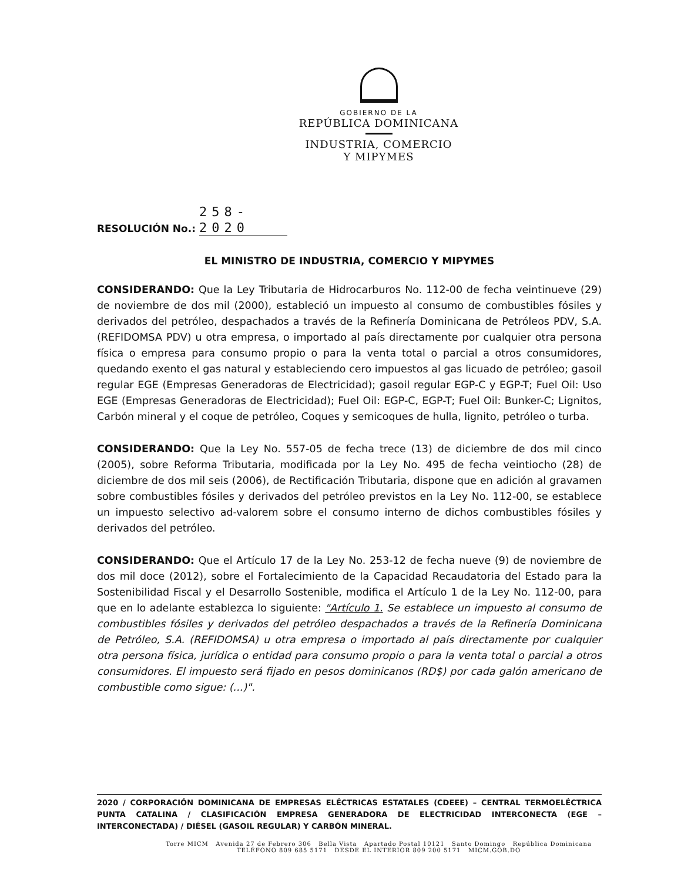GOBIERNO DE LA
REPÚBLICA DOMINICANA
INDUSTRIA, COMERCIO
Y MIPYMES
RESOLUCIÓN No.: 258-2020
EL MINISTRO DE INDUSTRIA, COMERCIO Y MIPYMES
CONSIDERANDO: Que la Ley Tributaria de Hidrocarburos No. 112-00 de fecha veintinueve (29) de noviembre de dos mil (2000), estableció un impuesto al consumo de combustibles fósiles y derivados del petróleo, despachados a través de la Refinería Dominicana de Petróleos PDV, S.A. (REFIDOMSA PDV) u otra empresa, o importado al país directamente por cualquier otra persona física o empresa para consumo propio o para la venta total o parcial a otros consumidores, quedando exento el gas natural y estableciendo cero impuestos al gas licuado de petróleo; gasoil regular EGE (Empresas Generadoras de Electricidad); gasoil regular EGP-C y EGP-T; Fuel Oil: Uso EGE (Empresas Generadoras de Electricidad); Fuel Oil: EGP-C, EGP-T; Fuel Oil: Bunker-C; Lignitos, Carbón mineral y el coque de petróleo, Coques y semicoques de hulla, lignito, petróleo o turba.
CONSIDERANDO: Que la Ley No. 557-05 de fecha trece (13) de diciembre de dos mil cinco (2005), sobre Reforma Tributaria, modificada por la Ley No. 495 de fecha veintiocho (28) de diciembre de dos mil seis (2006), de Rectificación Tributaria, dispone que en adición al gravamen sobre combustibles fósiles y derivados del petróleo previstos en la Ley No. 112-00, se establece un impuesto selectivo ad-valorem sobre el consumo interno de dichos combustibles fósiles y derivados del petróleo.
CONSIDERANDO: Que el Artículo 17 de la Ley No. 253-12 de fecha nueve (9) de noviembre de dos mil doce (2012), sobre el Fortalecimiento de la Capacidad Recaudatoria del Estado para la Sostenibilidad Fiscal y el Desarrollo Sostenible, modifica el Artículo 1 de la Ley No. 112-00, para que en lo adelante establezca lo siguiente: "Artículo 1. Se establece un impuesto al consumo de combustibles fósiles y derivados del petróleo despachados a través de la Refinería Dominicana de Petróleo, S.A. (REFIDOMSA) u otra empresa o importado al país directamente por cualquier otra persona física, jurídica o entidad para consumo propio o para la venta total o parcial a otros consumidores. El impuesto será fijado en pesos dominicanos (RD$) por cada galón americano de combustible como sigue: (...)".
2020 / CORPORACIÓN DOMINICANA DE EMPRESAS ELÉCTRICAS ESTATALES (CDEEE) – CENTRAL TERMOELÉCTRICA PUNTA CATALINA / CLASIFICACIÓN EMPRESA GENERADORA DE ELECTRICIDAD INTERCONECTA (EGE – INTERCONECTADA) / DIÉSEL (GASOIL REGULAR) Y CARBÓN MINERAL.
Torre MICM Avenida 27 de Febrero 306 Bella Vista Apartado Postal 10121 Santo Domingo República Dominicana
TELÉFONO 809 685 5171 DESDE EL INTERIOR 809 200 5171 MICM.GOB.DO